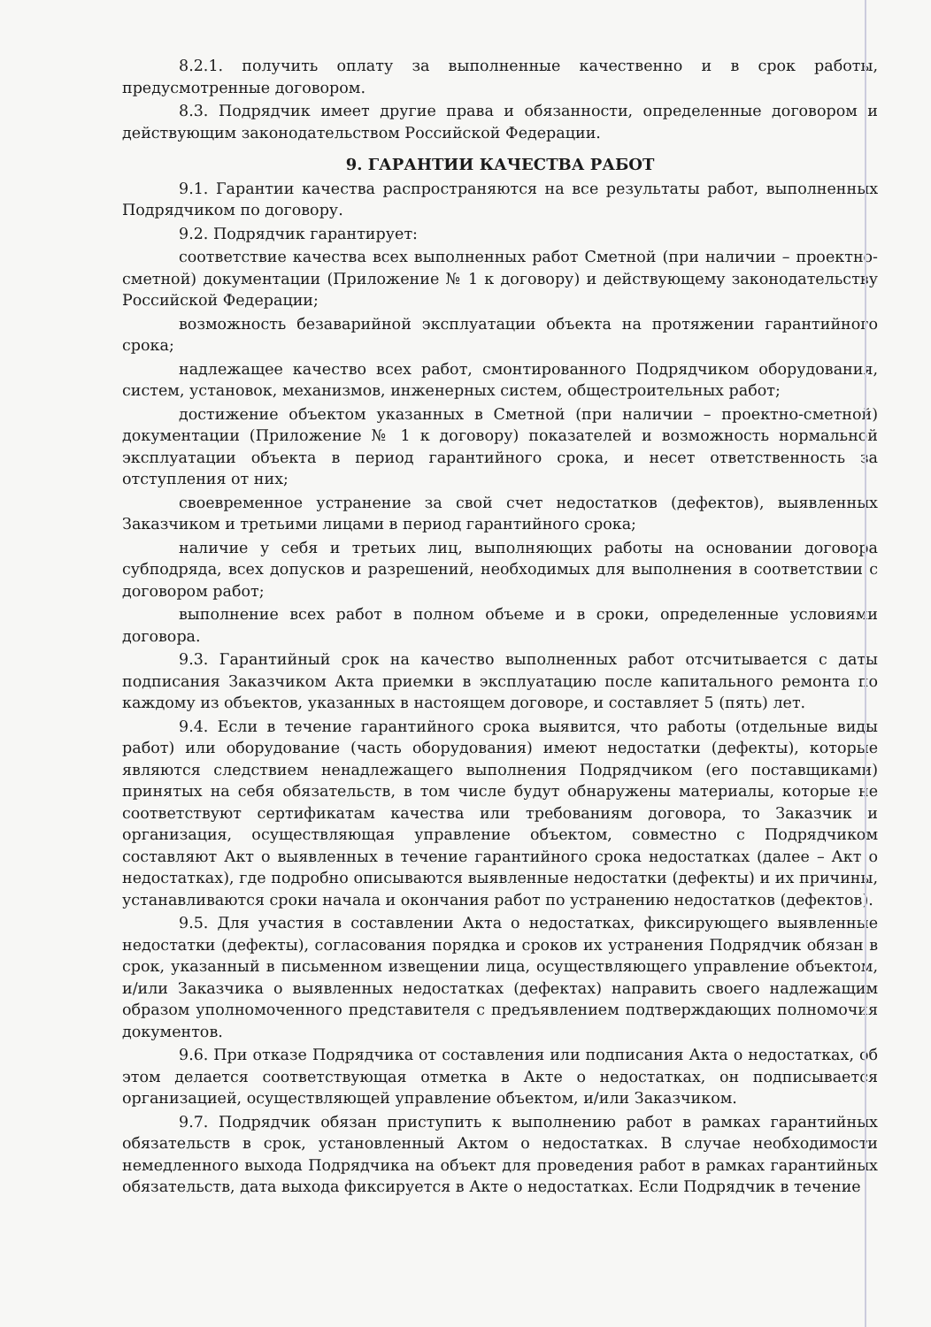8.2.1. получить оплату за выполненные качественно и в срок работы, предусмотренные договором.
8.3. Подрядчик имеет другие права и обязанности, определенные договором и действующим законодательством Российской Федерации.
9. ГАРАНТИИ КАЧЕСТВА РАБОТ
9.1. Гарантии качества распространяются на все результаты работ, выполненных Подрядчиком по договору.
9.2. Подрядчик гарантирует:
соответствие качества всех выполненных работ Сметной (при наличии – проектно-сметной) документации (Приложение № 1 к договору) и действующему законодательству Российской Федерации;
возможность безаварийной эксплуатации объекта на протяжении гарантийного срока;
надлежащее качество всех работ, смонтированного Подрядчиком оборудования, систем, установок, механизмов, инженерных систем, общестроительных работ;
достижение объектом указанных в Сметной (при наличии – проектно-сметной) документации (Приложение № 1 к договору) показателей и возможность нормальной эксплуатации объекта в период гарантийного срока, и несет ответственность за отступления от них;
своевременное устранение за свой счет недостатков (дефектов), выявленных Заказчиком и третьими лицами в период гарантийного срока;
наличие у себя и третьих лиц, выполняющих работы на основании договора субподряда, всех допусков и разрешений, необходимых для выполнения в соответствии с договором работ;
выполнение всех работ в полном объеме и в сроки, определенные условиями договора.
9.3. Гарантийный срок на качество выполненных работ отсчитывается с даты подписания Заказчиком Акта приемки в эксплуатацию после капитального ремонта по каждому из объектов, указанных в настоящем договоре, и составляет 5 (пять) лет.
9.4. Если в течение гарантийного срока выявится, что работы (отдельные виды работ) или оборудование (часть оборудования) имеют недостатки (дефекты), которые являются следствием ненадлежащего выполнения Подрядчиком (его поставщиками) принятых на себя обязательств, в том числе будут обнаружены материалы, которые не соответствуют сертификатам качества или требованиям договора, то Заказчик и организация, осуществляющая управление объектом, совместно с Подрядчиком составляют Акт о выявленных в течение гарантийного срока недостатках (далее – Акт о недостатках), где подробно описываются выявленные недостатки (дефекты) и их причины, устанавливаются сроки начала и окончания работ по устранению недостатков (дефектов).
9.5. Для участия в составлении Акта о недостатках, фиксирующего выявленные недостатки (дефекты), согласования порядка и сроков их устранения Подрядчик обязан в срок, указанный в письменном извещении лица, осуществляющего управление объектом, и/или Заказчика о выявленных недостатках (дефектах) направить своего надлежащим образом уполномоченного представителя с предъявлением подтверждающих полномочия документов.
9.6. При отказе Подрядчика от составления или подписания Акта о недостатках, об этом делается соответствующая отметка в Акте о недостатках, он подписывается организацией, осуществляющей управление объектом, и/или Заказчиком.
9.7. Подрядчик обязан приступить к выполнению работ в рамках гарантийных обязательств в срок, установленный Актом о недостатках. В случае необходимости немедленного выхода Подрядчика на объект для проведения работ в рамках гарантийных обязательств, дата выхода фиксируется в Акте о недостатках. Если Подрядчик в течение